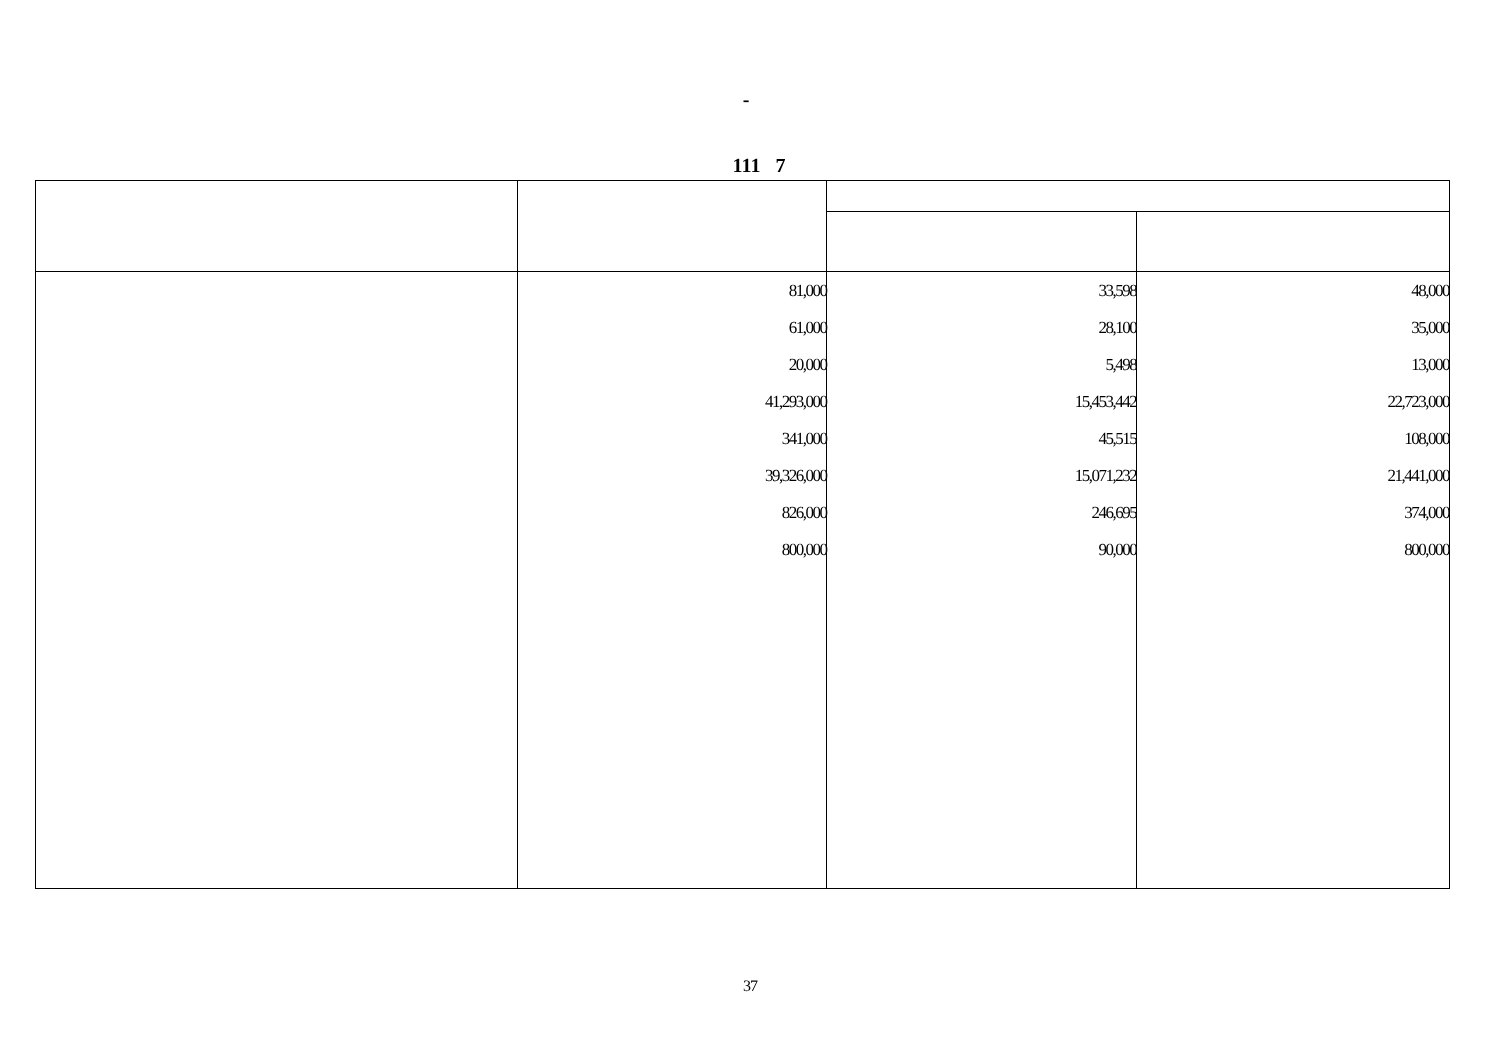-
111 7
| | 81,000 | 33,598 | 48,000 |
| | 61,000 | 28,100 | 35,000 |
| | 20,000 | 5,498 | 13,000 |
| | 41,293,000 | 15,453,442 | 22,723,000 |
| | 341,000 | 45,515 | 108,000 |
| | 39,326,000 | 15,071,232 | 21,441,000 |
| | 826,000 | 246,695 | 374,000 |
| | 800,000 | 90,000 | 800,000 |
37